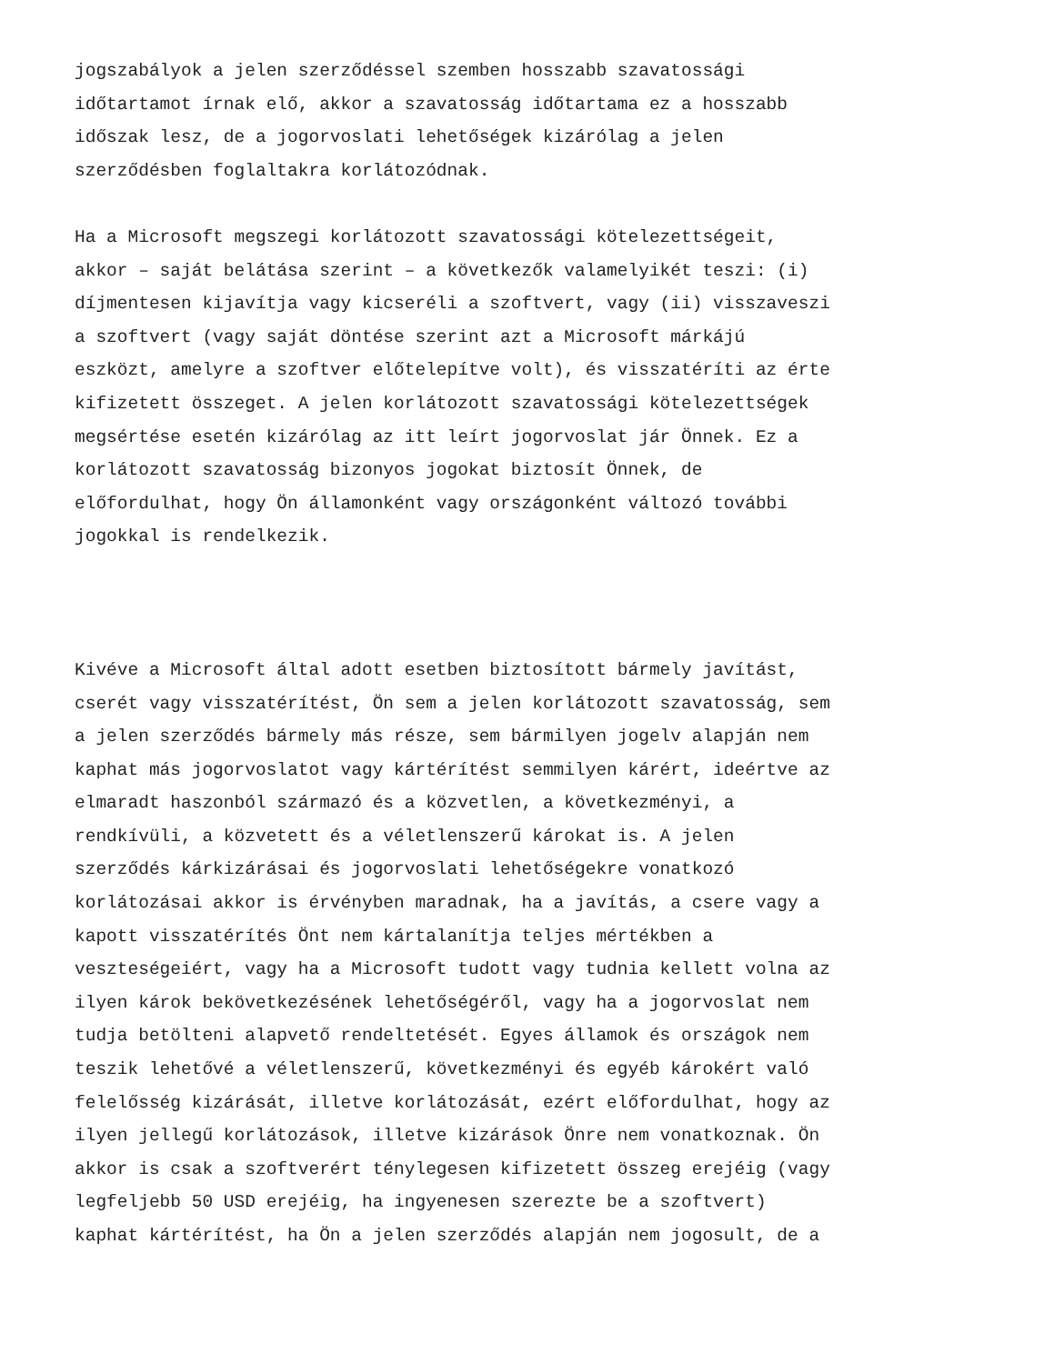jogszabályok a jelen szerződéssel szemben hosszabb szavatossági
időtartamot írnak elő, akkor a szavatosság időtartama ez a hosszabb
időszak lesz, de a jogorvoslati lehetőségek kizárólag a jelen
szerződésben foglaltakra korlátozódnak.
Ha a Microsoft megszegi korlátozott szavatossági kötelezettségeit,
akkor – saját belátása szerint – a következők valamelyikét teszi: (i)
díjmentesen kijavítja vagy kicseréli a szoftvert, vagy (ii) visszaveszi
a szoftvert (vagy saját döntése szerint azt a Microsoft márkájú
eszközt, amelyre a szoftver előtelepítve volt), és visszatéríti az érte
kifizetett összeget. A jelen korlátozott szavatossági kötelezettségek
megsértése esetén kizárólag az itt leírt jogorvoslat jár Önnek. Ez a
korlátozott szavatosság bizonyos jogokat biztosít Önnek, de
előfordulhat, hogy Ön államonként vagy országonként változó további
jogokkal is rendelkezik.
Kivéve a Microsoft által adott esetben biztosított bármely javítást,
cserét vagy visszatérítést, Ön sem a jelen korlátozott szavatosság, sem
a jelen szerződés bármely más része, sem bármilyen jogelv alapján nem
kaphat más jogorvoslatot vagy kártérítést semmilyen kárért, ideértve az
elmaradt haszonból származó és a közvetlen, a következményi, a
rendkívüli, a közvetett és a véletlenszerű károkat is. A jelen
szerződés kárkizárásai és jogorvoslati lehetőségekre vonatkozó
korlátozásai akkor is érvényben maradnak, ha a javítás, a csere vagy a
kapott visszatérítés Önt nem kártalanítja teljes mértékben a
veszteségeiért, vagy ha a Microsoft tudott vagy tudnia kellett volna az
ilyen károk bekövetkezésének lehetőségéről, vagy ha a jogorvoslat nem
tudja betölteni alapvető rendeltetését. Egyes államok és országok nem
teszik lehetővé a véletlenszerű, következményi és egyéb károkért való
felelősség kizárását, illetve korlátozását, ezért előfordulhat, hogy az
ilyen jellegű korlátozások, illetve kizárások Önre nem vonatkoznak. Ön
akkor is csak a szoftverért ténylegesen kifizetett összeg erejéig (vagy
legfeljebb 50 USD erejéig, ha ingyenesen szerezte be a szoftvert)
kaphat kártérítést, ha Ön a jelen szerződés alapján nem jogosult, de a